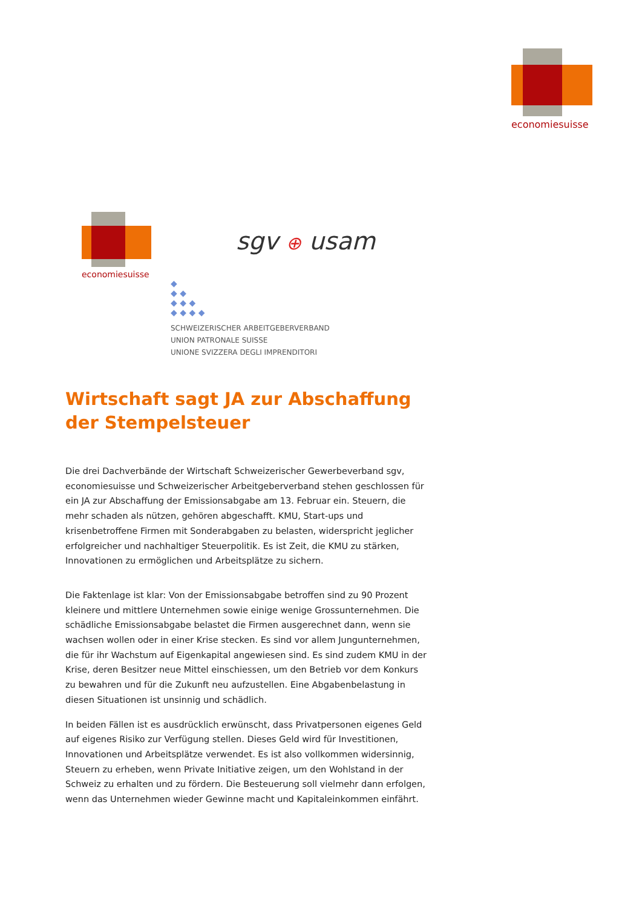economiesuisse
economiesuisse
sgv ⊕ usam
◆
◆ ◆
◆ ◆ ◆
◆ ◆ ◆ ◆
SCHWEIZERISCHER ARBEITGEBERVERBAND
UNION PATRONALE SUISSE
UNIONE SVIZZERA DEGLI IMPRENDITORI
Wirtschaft sagt JA zur Abschaffung der Stempelsteuer
Die drei Dachverbände der Wirtschaft Schweizerischer Gewerbeverband sgv, economiesuisse und Schweizerischer Arbeitgeberverband stehen geschlossen für ein JA zur Abschaffung der Emissionsabgabe am 13. Februar ein. Steuern, die mehr schaden als nützen, gehören abgeschafft. KMU, Start-ups und krisenbetroffene Firmen mit Sonderabgaben zu belasten, widerspricht jeglicher erfolgreicher und nachhaltiger Steuerpolitik. Es ist Zeit, die KMU zu stärken, Innovationen zu ermöglichen und Arbeitsplätze zu sichern.
Die Faktenlage ist klar: Von der Emissionsabgabe betroffen sind zu 90 Prozent kleinere und mittlere Unternehmen sowie einige wenige Grossunternehmen. Die schädliche Emissionsabgabe belastet die Firmen ausgerechnet dann, wenn sie wachsen wollen oder in einer Krise stecken. Es sind vor allem Jungunternehmen, die für ihr Wachstum auf Eigenkapital angewiesen sind. Es sind zudem KMU in der Krise, deren Besitzer neue Mittel einschiessen, um den Betrieb vor dem Konkurs zu bewahren und für die Zukunft neu aufzustellen. Eine Abgabenbelastung in diesen Situationen ist unsinnig und schädlich.
In beiden Fällen ist es ausdrücklich erwünscht, dass Privatpersonen eigenes Geld auf eigenes Risiko zur Verfügung stellen. Dieses Geld wird für Investitionen, Innovationen und Arbeitsplätze verwendet. Es ist also vollkommen widersinnig, Steuern zu erheben, wenn Private Initiative zeigen, um den Wohlstand in der Schweiz zu erhalten und zu fördern. Die Besteuerung soll vielmehr dann erfolgen, wenn das Unternehmen wieder Gewinne macht und Kapitaleinkommen einfährt.